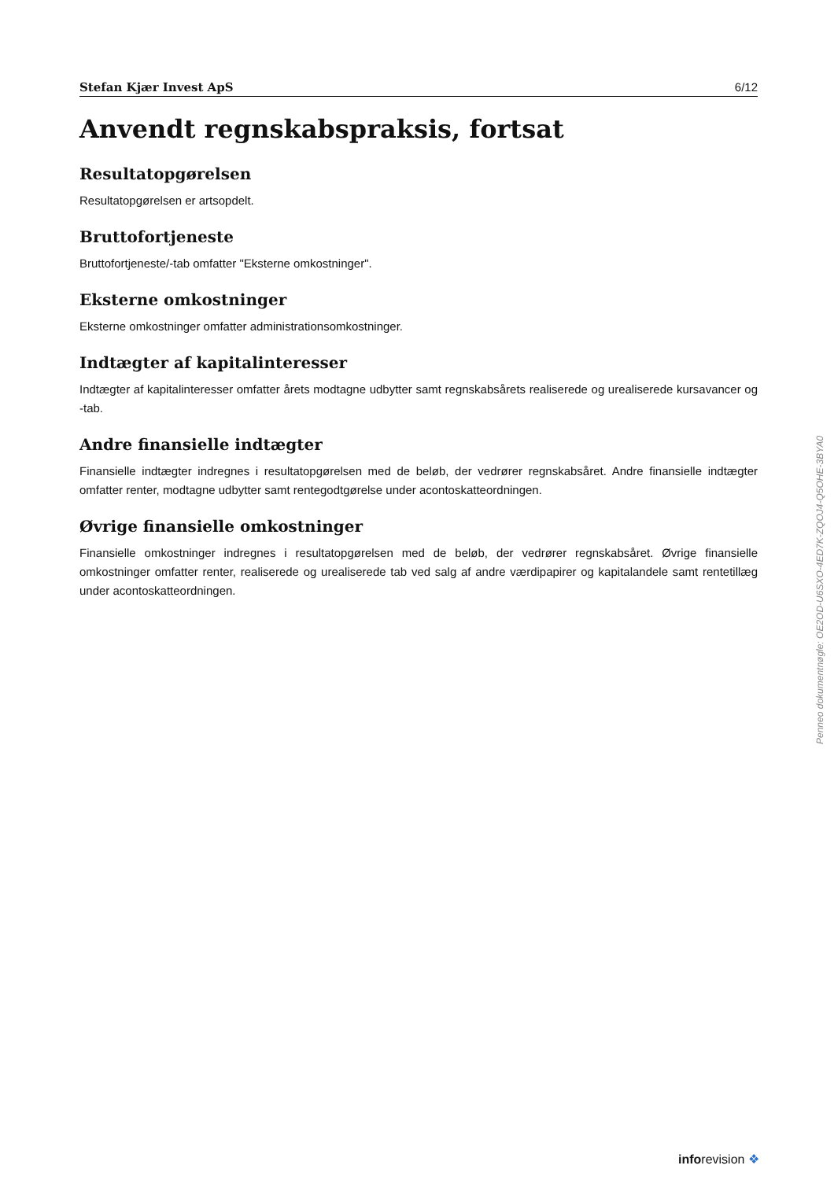Stefan Kjær Invest ApS 6/12
Anvendt regnskabspraksis, fortsat
Resultatopgørelsen
Resultatopgørelsen er artsopdelt.
Bruttofortjeneste
Bruttofortjeneste/-tab omfatter "Eksterne omkostninger".
Eksterne omkostninger
Eksterne omkostninger omfatter administrationsomkostninger.
Indtægter af kapitalinteresser
Indtægter af kapitalinteresser omfatter årets modtagne udbytter samt regnskabsårets realiserede og urealiserede kursavancer og -tab.
Andre finansielle indtægter
Finansielle indtægter indregnes i resultatopgørelsen med de beløb, der vedrører regnskabsåret. Andre finansielle indtægter omfatter renter, modtagne udbytter samt rentegodtgørelse under acontoskatteordningen.
Øvrige finansielle omkostninger
Finansielle omkostninger indregnes i resultatopgørelsen med de beløb, der vedrører regnskabsåret. Øvrige finansielle omkostninger omfatter renter, realiserede og urealiserede tab ved salg af andre værdipapirer og kapitalandele samt rentetillæg under acontoskatteordningen.
Penneo dokumentnøgle: OE2OD-U6SXO-4ED7K-ZQOJ4-Q5OHE-3BYA0
inforevision ❖